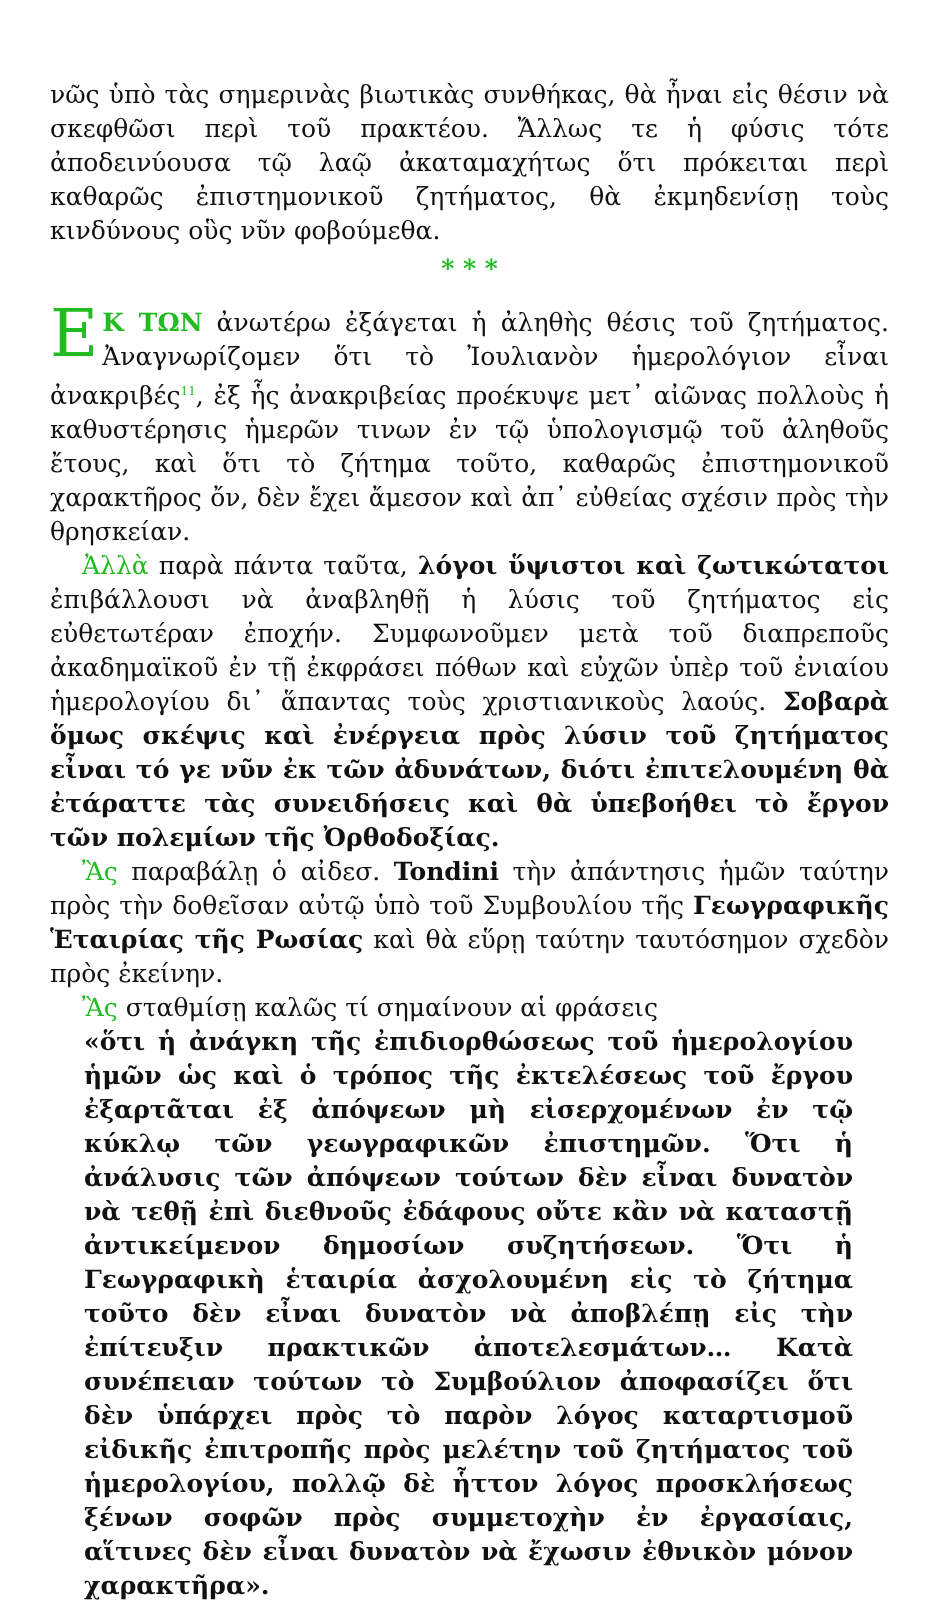νῶς ὑπὸ τὰς σημερινὰς βιωτικὰς συνθήκας, θὰ ἦναι εἰς θέσιν νὰ σκεφθῶσι περὶ τοῦ πρακτέου. Ἄλλως τε ἡ φύσις τότε ἀποδεινύουσα τῷ λαῷ ἀκαταμαχήτως ὅτι πρόκειται περὶ καθαρῶς ἐπιστημονικοῦ ζητήματος, θὰ ἐκμηδενίσῃ τοὺς κινδύνους οὓς νῦν φοβούμεθα.
* * *
EΚ ΤΩΝ ἀνωτέρω ἐξάγεται ἡ ἀληθὴς θέσις τοῦ ζητήματος. Ἀναγνωρίζομεν ὅτι τὸ Ἰουλιανὸν ἡμερολόγιον εἶναι ἀνακριβές<sup>11</sup>, ἐξ ἧς ἀνακριβείας προέκυψε μετ᾽ αἰῶνας πολλοὺς ἡ καθυστέρησις ἡμερῶν τινων ἐν τῷ ὑπολογισμῷ τοῦ ἀληθοῦς ἔτους, καὶ ὅτι τὸ ζήτημα τοῦτο, καθαρῶς ἐπιστημονικοῦ χαρακτῆρος ὄν, δὲν ἔχει ἄμεσον καὶ ἀπ᾽ εὐθείας σχέσιν πρὸς τὴν θρησκείαν.
Ἀλλὰ παρὰ πάντα ταῦτα, λόγοι ὕψιστοι καὶ ζωτικώτατοι ἐπιβάλλουσι νὰ ἀναβληθῇ ἡ λύσις τοῦ ζητήματος εἰς εὐθετωτέραν ἐποχήν. Συμφωνοῦμεν μετὰ τοῦ διαπρεποῦς ἀκαδημαϊκοῦ ἐν τῇ ἐκφράσει πόθων καὶ εὐχῶν ὑπὲρ τοῦ ἐνιαίου ἡμερολογίου δι᾽ ἅπαντας τοὺς χριστιανικοὺς λαούς. Σοβαρὰ ὅμως σκέψις καὶ ἐνέργεια πρὸς λύσιν τοῦ ζητήματος εἶναι τό γε νῦν ἐκ τῶν ἀδυνάτων, διότι ἐπιτελουμένη θὰ ἐτάραττε τὰς συνειδήσεις καὶ θὰ ὑπεβοήθει τὸ ἔργον τῶν πολεμίων τῆς Ὀρθοδοξίας.
Ἂς παραβάλῃ ὁ αἰδεσ. Tondini τὴν ἀπάντησις ἡμῶν ταύτην πρὸς τὴν δοθεῖσαν αὐτῷ ὑπὸ τοῦ Συμβουλίου τῆς Γεωγραφικῆς Ἑταιρίας τῆς Ρωσίας καὶ θὰ εὕρῃ ταύτην ταυτόσημον σχεδὸν πρὸς ἐκείνην.
Ἂς σταθμίσῃ καλῶς τί σημαίνουν αἱ φράσεις
«ὅτι ἡ ἀνάγκη τῆς ἐπιδιορθώσεως τοῦ ἡμερολογίου ἡμῶν ὡς καὶ ὁ τρόπος τῆς ἐκτελέσεως τοῦ ἔργου ἐξαρτᾶται ἐξ ἀπόψεων μὴ εἰσερχομένων ἐν τῷ κύκλῳ τῶν γεωγραφικῶν ἐπιστημῶν. Ὅτι ἡ ἀνάλυσις τῶν ἀπόψεων τούτων δὲν εἶναι δυνατὸν νὰ τεθῇ ἐπὶ διεθνοῦς ἐδάφους οὔτε κἂν νὰ καταστῇ ἀντικείμενον δημοσίων συζητήσεων. Ὅτι ἡ Γεωγραφικὴ ἑταιρία ἀσχολουμένη εἰς τὸ ζήτημα τοῦτο δὲν εἶναι δυνατὸν νὰ ἀποβλέπῃ εἰς τὴν ἐπίτευξιν πρακτικῶν ἀποτελεσμάτων… Κατὰ συνέπειαν τούτων τὸ Συμβούλιον ἀποφασίζει ὅτι δὲν ὑπάρχει πρὸς τὸ παρὸν λόγος καταρτισμοῦ εἰδικῆς ἐπιτροπῆς πρὸς μελέτην τοῦ ζητήματος τοῦ ἡμερολογίου, πολλῷ δὲ ἧττον λόγος προσκλήσεως ξένων σοφῶν πρὸς συμμετοχὴν ἐν ἐργασίαις, αἵτινες δὲν εἶναι δυνατὸν νὰ ἔχωσιν ἐθνικὸν μόνον χαρακτῆρα».